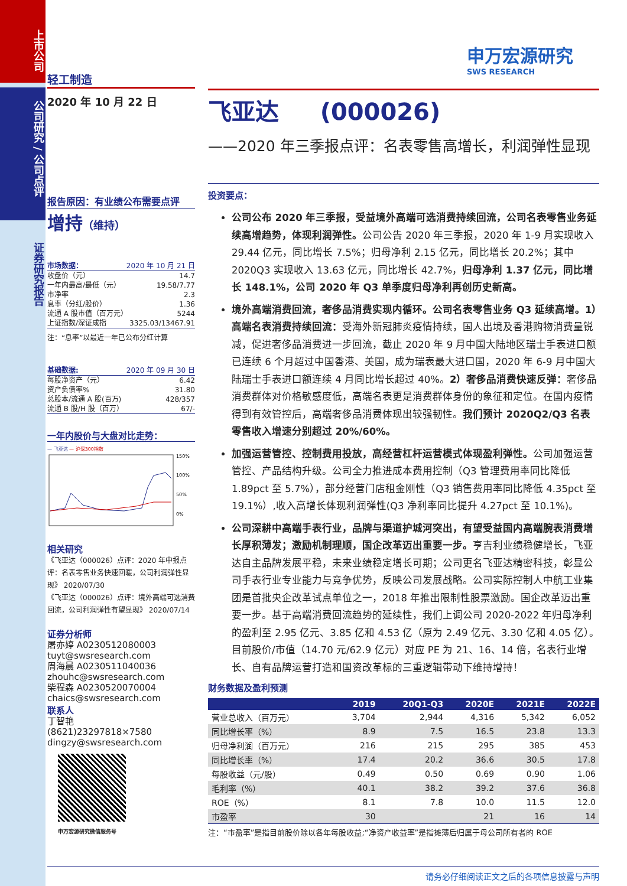上市公司
公司研究 / 公司点评
证券研究报告
申万宏源研究
SWS RESEARCH
轻工制造
2020 年 10 月 22 日
报告原因：有业绩公布需要点评
增持（维持）
市场数据： 2020 年 10 月 21 日
收盘价（元） 14.7
一年内最高/最低（元） 19.58/7.77
市净率 2.3
息率（分红/股价） 1.36
流通 A 股市值（百万元） 5244
上证指数/深证成指 3325.03/13467.91
注：“息率”以最近一年已公布分红计算
基础数据: 2020 年 09 月 30 日
每股净资产（元） 6.42
资产负债率% 31.80
总股本/流通 A 股(百万) 428/357
流通 B 股/H 股（百万） 67/-
一年内股价与大盘对比走势：
— 飞亚达 — 沪深300指数
150%
100%
50%
0%
相关研究
《飞亚达（000026）点评：2020 年中报点评：名表零售业务快速回暖，公司利润弹性显现》 2020/07/30
《飞亚达（000026）点评：境外高端可选消费回流，公司利润弹性有望显现》 2020/07/14
证券分析师
屠亦婷 A0230512080003
tuyt@swsresearch.com
周海晨 A0230511040036
zhouhc@swsresearch.com
柴程森 A0230520070004
chaics@swsresearch.com
联系人
丁智艳
(8621)23297818×7580
dingzy@swsresearch.com
申万宏源研究微信服务号
飞亚达 (000026)
——2020 年三季报点评：名表零售高增长，利润弹性显现
投资要点：
公司公布 2020 年三季报，受益境外高端可选消费持续回流，公司名表零售业务延续高增趋势，体现利润弹性。公司公告 2020 年三季报，2020 年 1-9 月实现收入 29.44 亿元，同比增长 7.5%；归母净利 2.15 亿元，同比增长 20.2%；其中 2020Q3 实现收入 13.63 亿元，同比增长 42.7%，归母净利 1.37 亿元，同比增长 148.1%，公司 2020 年 Q3 单季度归母净利再创历史新高。
境外高端消费回流，奢侈品消费实现内循环。公司名表零售业务 Q3 延续高增。1）高端名表消费持续回流：受海外新冠肺炎疫情持续，国人出境及香港购物消费量锐减，促进奢侈品消费进一步回流，截止 2020 年 9 月中国大陆地区瑞士手表进口额已连续 6 个月超过中国香港、美国，成为瑞表最大进口国，2020 年 6-9 月中国大陆瑞士手表进口额连续 4 月同比增长超过 40%。2）奢侈品消费快速反弹：奢侈品消费群体对价格敏感度低，高端名表更是消费群体身份的象征和定位。在国内疫情得到有效管控后，高端奢侈品消费体现出较强韧性。我们预计 2020Q2/Q3 名表零售收入增速分别超过 20%/60%。
加强运营管控、控制费用投放，高经营杠杆运营模式体现盈利弹性。公司加强运营管控、产品结构升级。公司全力推进成本费用控制（Q3 管理费用率同比降低 1.89pct 至 5.7%），部分经营门店租金刚性（Q3 销售费用率同比降低 4.35pct 至 19.1%）,收入高增长体现利润弹性(Q3 净利率同比提升 4.27pct 至 10.1%)。
公司深耕中高端手表行业，品牌与渠道护城河突出，有望受益国内高端腕表消费增长厚积薄发；激励机制理顺，国企改革迈出重要一步。亨吉利业绩稳健增长，飞亚达自主品牌发展平稳，未来业绩稳定增长可期；公司更名飞亚达精密科技，彰显公司手表行业专业能力与竞争优势，反映公司发展战略。公司实际控制人中航工业集团是首批央企改革试点单位之一，2018 年推出限制性股票激励。国企改革迈出重要一步。基于高端消费回流趋势的延续性，我们上调公司 2020-2022 年归母净利的盈利至 2.95 亿元、3.85 亿和 4.53 亿（原为 2.49 亿元、3.30 亿和 4.05 亿）。目前股价/市值（14.70 元/62.9 亿元）对应 PE 为 21、16、14 倍，名表行业增长、自有品牌运营打造和国资改革标的三重逻辑带动下维持增持！
财务数据及盈利预测
| | 2019 | 20Q1-Q3 | 2020E | 2021E | 2022E |
| --- | --- | --- | --- | --- | --- |
| 营业总收入（百万元） | 3,704 | 2,944 | 4,316 | 5,342 | 6,052 |
| 同比增长率（%） | 8.9 | 7.5 | 16.5 | 23.8 | 13.3 |
| 归母净利润（百万元） | 216 | 215 | 295 | 385 | 453 |
| 同比增长率（%） | 17.4 | 20.2 | 36.6 | 30.5 | 17.8 |
| 每股收益（元/股） | 0.49 | 0.50 | 0.69 | 0.90 | 1.06 |
| 毛利率（%） | 40.1 | 38.2 | 39.2 | 37.6 | 36.8 |
| ROE（%） | 8.1 | 7.8 | 10.0 | 11.5 | 12.0 |
| 市盈率 | 30 | | 21 | 16 | 14 |
注：“市盈率”是指目前股价除以各年每股收益;“净资产收益率”是指摊薄后归属于母公司所有者的 ROE
请务必仔细阅读正文之后的各项信息披露与声明